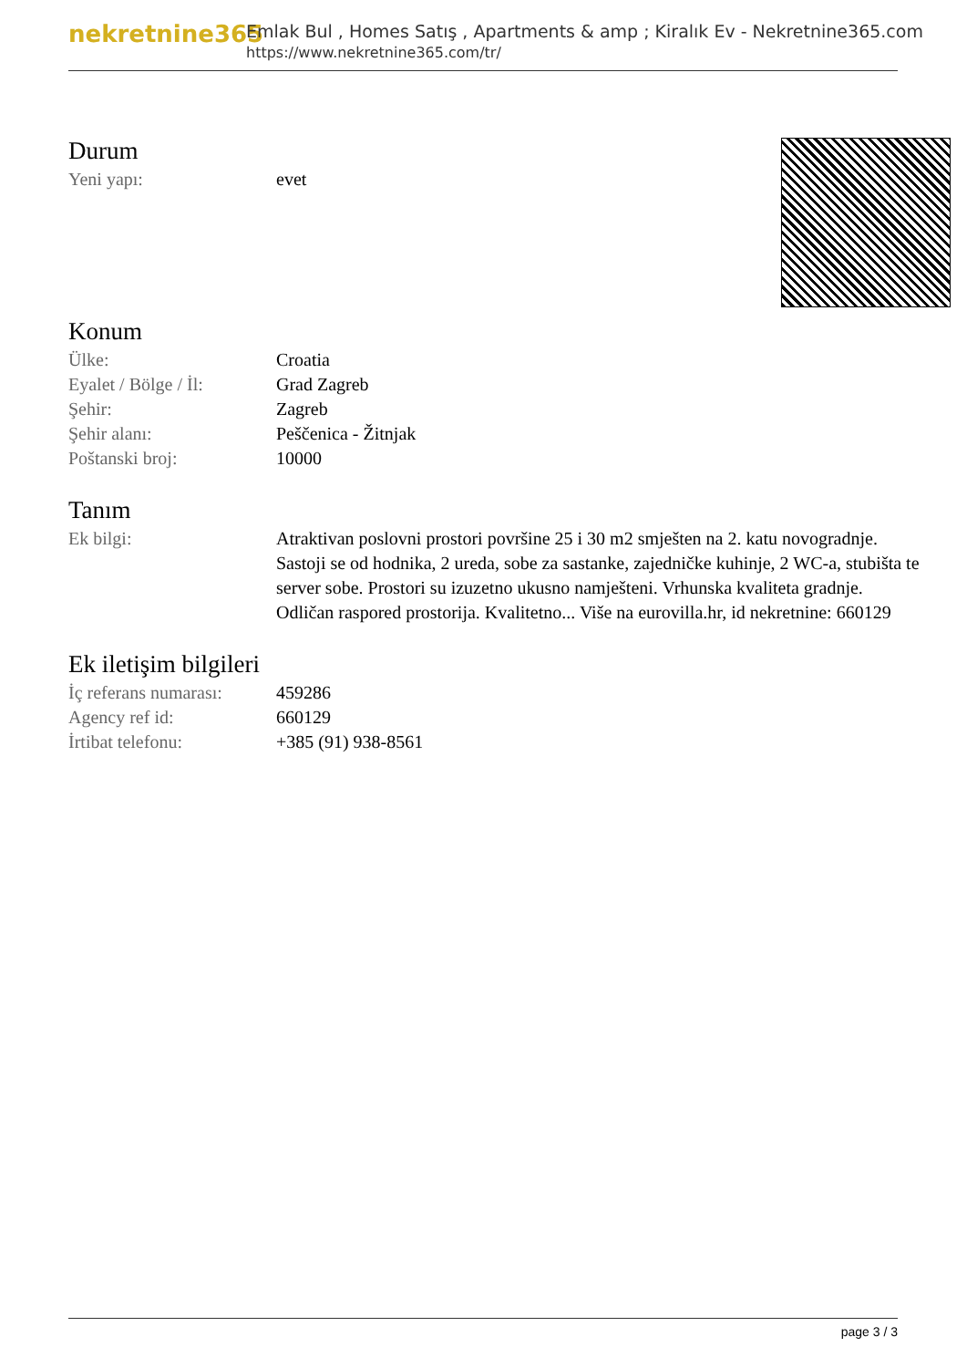nekretnine365
Emlak Bul , Homes Satış , Apartments & amp ; Kiralık Ev - Nekretnine365.com
https://www.nekretnine365.com/tr/
Durum
| Yeni yapı: | evet |
Konum
| Ülke: | Croatia |
| Eyalet / Bölge / İl: | Grad Zagreb |
| Şehir: | Zagreb |
| Şehir alanı: | Peščenica - Žitnjak |
| Poštanski broj: | 10000 |
Tanım
| Ek bilgi: | Atraktivan poslovni prostori površine 25 i 30 m2 smješten na 2. katu novogradnje. Sastoji se od hodnika, 2 ureda, sobe za sastanke, zajedničke kuhinje, 2 WC-a, stubišta te server sobe. Prostori su izuzetno ukusno namješteni. Vrhunska kvaliteta gradnje. Odličan raspored prostorija. Kvalitetno... Više na eurovilla.hr, id nekretnine: 660129 |
Ek iletişim bilgileri
| İç referans numarası: | 459286 |
| Agency ref id: | 660129 |
| İrtibat telefonu: | +385 (91) 938-8561 |
page 3 / 3